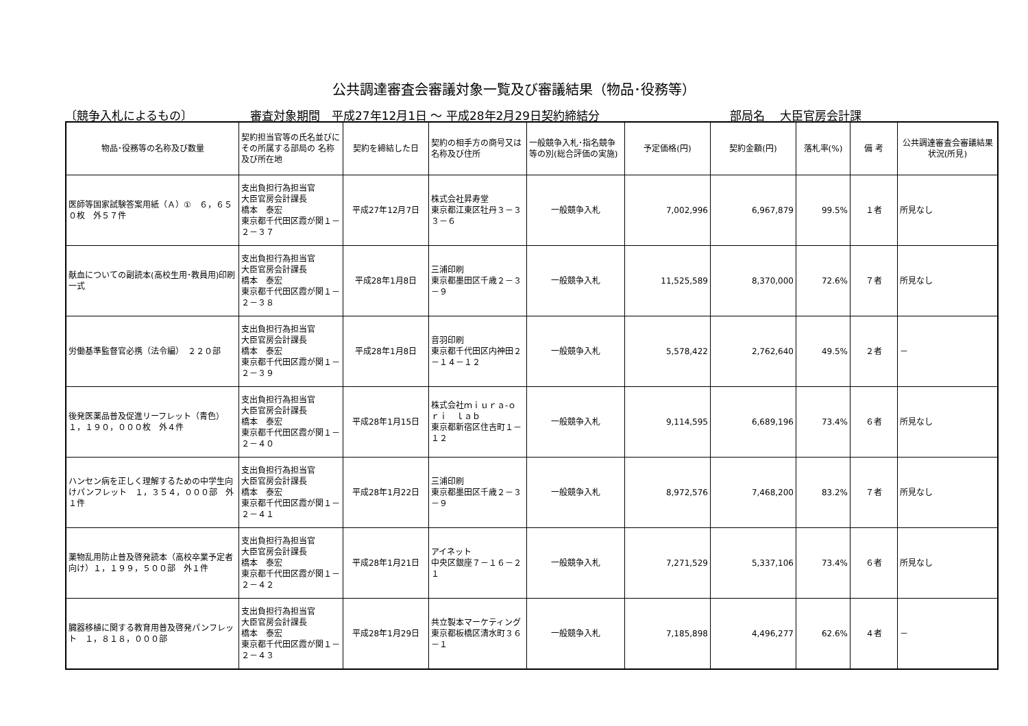公共調達審査会審議対象一覧及び審議結果（物品･役務等）
〔競争入札によるもの〕 審査対象期間　平成27年12月1日 ～ 平成28年2月29日契約締結分 部局名　 大臣官房会計課
| 物品･役務等の名称及び数量 | 契約担当官等の氏名並びにその所属する部局の 名称及び所在地 | 契約を締結した日 | 契約の相手方の商号又は名称及び住所 | 一般競争入札･指名競争等の別(総合評価の実施) | 予定価格(円) | 契約金額(円) | 落札率(%) | 備 考 | 公共調達審査会審議結果状況(所見) |
| --- | --- | --- | --- | --- | --- | --- | --- | --- | --- |
| 医師等国家試験答案用紙（Ａ）① ６，６５０枚 外５７件 | 支出負担行為担当官 大臣官房会計課長 橋本 泰宏 東京都千代田区霞が関１－２－３７ | 平成27年12月7日 | 株式会社昇寿堂 東京都江東区牡丹３－３３－６ | 一般競争入札 | 7,002,996 | 6,967,879 | 99.5% | １者 | 所見なし |
| 献血についての副読本(高校生用･教員用)印刷一式 | 支出負担行為担当官 大臣官房会計課長 橋本 泰宏 東京都千代田区霞が関１－２－３８ | 平成28年1月8日 | 三浦印刷 東京都墨田区千歳２－３－９ | 一般競争入札 | 11,525,589 | 8,370,000 | 72.6% | ７者 | 所見なし |
| 労働基準監督官必携（法令編） ２２０部 | 支出負担行為担当官 大臣官房会計課長 橋本 泰宏 東京都千代田区霞が関１－２－３９ | 平成28年1月8日 | 音羽印刷 東京都千代田区内神田２－１４－１２ | 一般競争入札 | 5,578,422 | 2,762,640 | 49.5% | ２者 | － |
| 後発医薬品普及促進リーフレット（青色） １，１９０，０００枚 外４件 | 支出負担行為担当官 大臣官房会計課長 橋本 泰宏 東京都千代田区霞が関１－２－４０ | 平成28年1月15日 | 株式会社ｍｉｕｒａ-ｏｒｉ ｌａｂ 東京都新宿区住吉町１－１２ | 一般競争入札 | 9,114,595 | 6,689,196 | 73.4% | ６者 | 所見なし |
| ハンセン病を正しく理解するための中学生向けパンフレット １，３５４，０００部 外１件 | 支出負担行為担当官 大臣官房会計課長 橋本 泰宏 東京都千代田区霞が関１－２－４１ | 平成28年1月22日 | 三浦印刷 東京都墨田区千歳２－３－９ | 一般競争入札 | 8,972,576 | 7,468,200 | 83.2% | ７者 | 所見なし |
| 薬物乱用防止普及啓発読本（高校卒業予定者向け）１，１９９，５００部 外１件 | 支出負担行為担当官 大臣官房会計課長 橋本 泰宏 東京都千代田区霞が関１－２－４２ | 平成28年1月21日 | アイネット 中央区銀座７－１６－２１ | 一般競争入札 | 7,271,529 | 5,337,106 | 73.4% | ６者 | 所見なし |
| 臓器移植に関する教育用普及啓発パンフレット １，８１８，０００部 | 支出負担行為担当官 大臣官房会計課長 橋本 泰宏 東京都千代田区霞が関１－２－４３ | 平成28年1月29日 | 共立製本マーケティング 東京都板橋区清水町３６－１ | 一般競争入札 | 7,185,898 | 4,496,277 | 62.6% | ４者 | － |